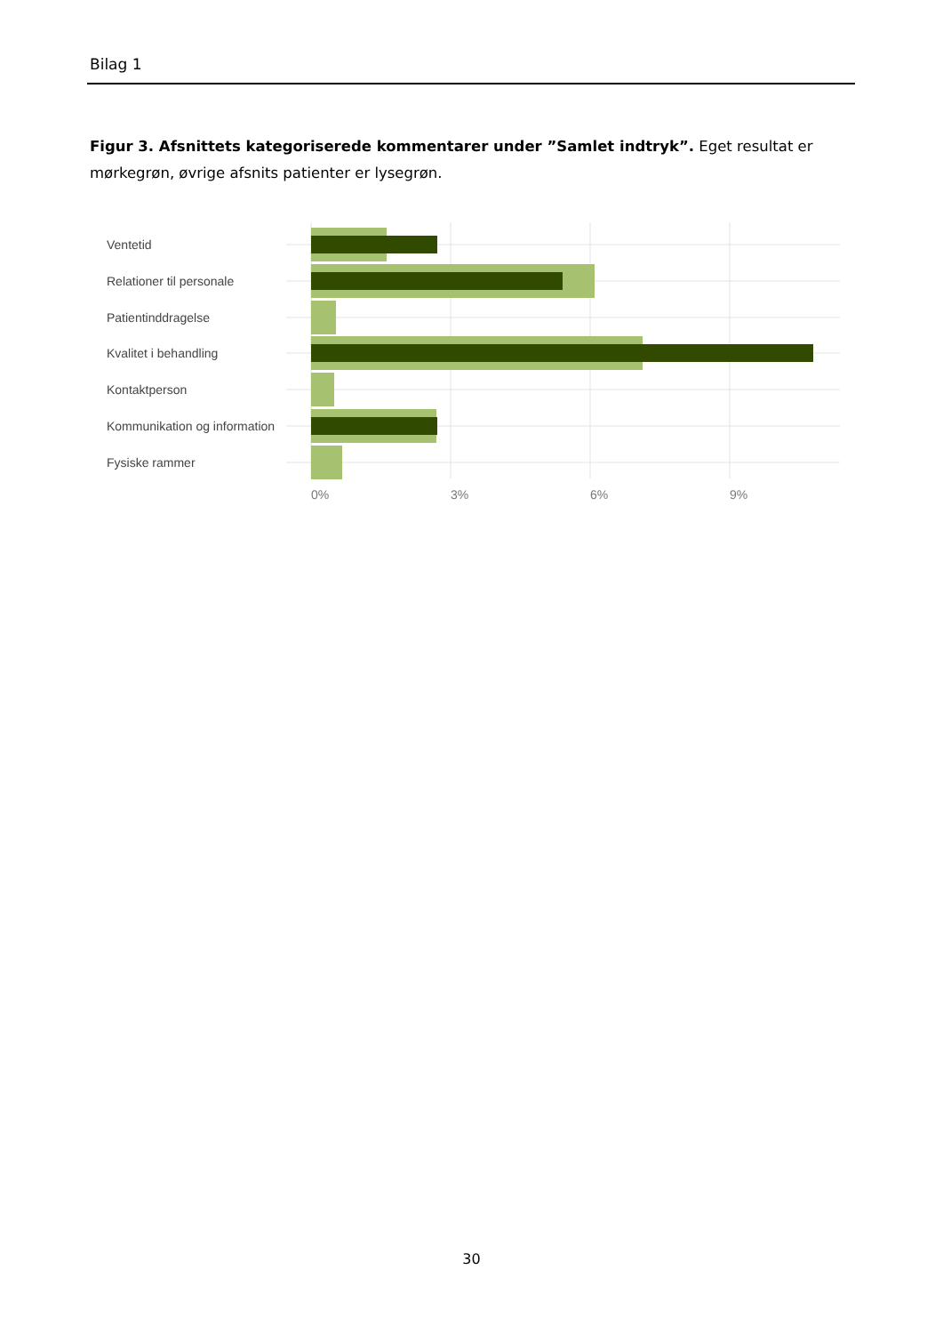Bilag 1
Figur 3. Afsnittets kategoriserede kommentarer under ”Samlet indtryk”. Eget resultat er mørkegrøn, øvrige afsnits patienter er lysegrøn.
Ventetid
Relationer til personale
Patientinddragelse
Kvalitet i behandling
Kontaktperson
Kommunikation og information
Fysiske rammer
0%
3%
6%
9%
30